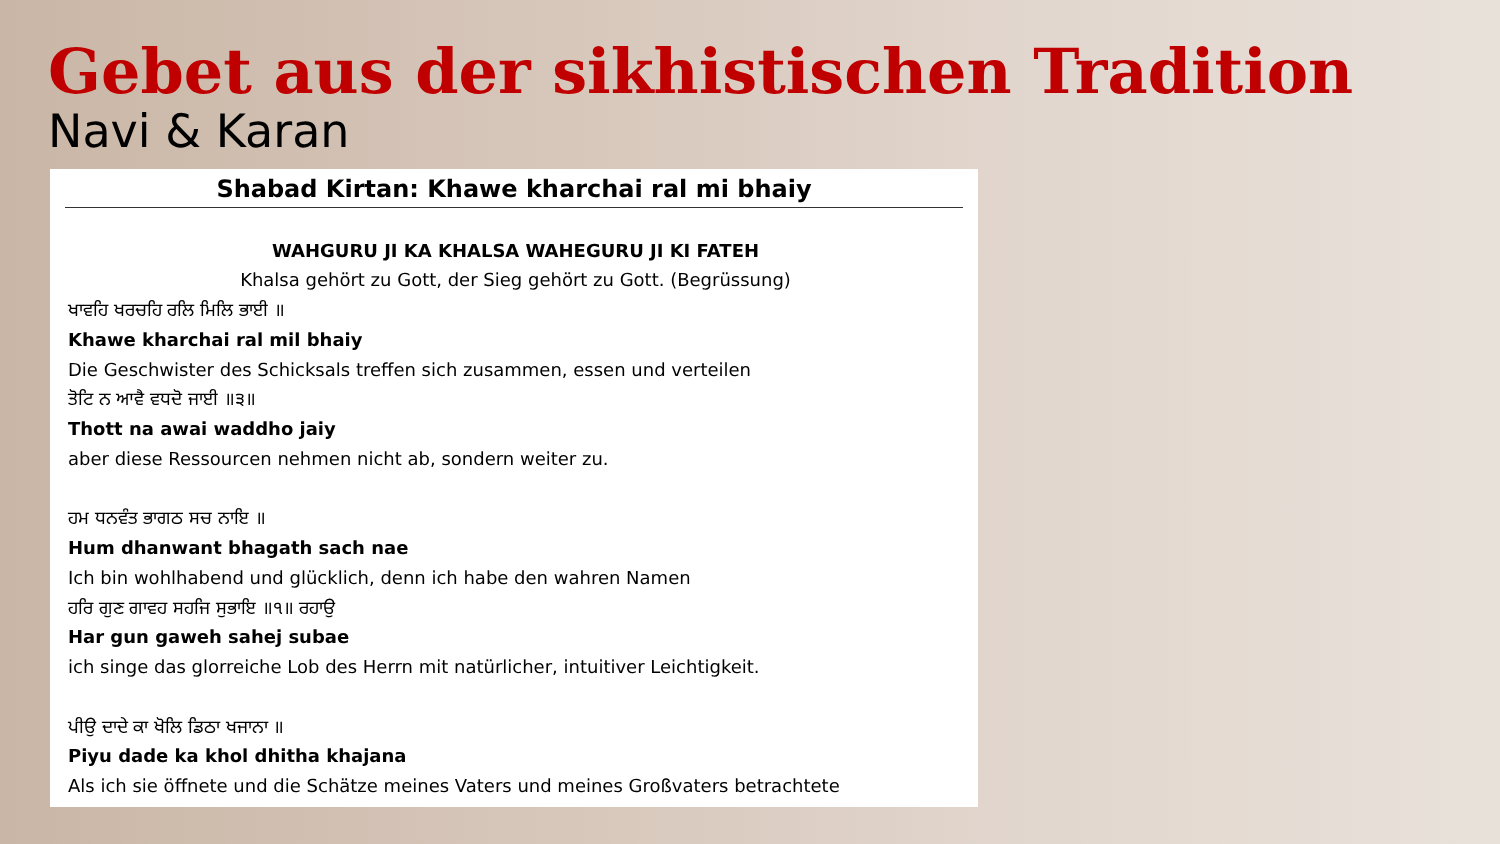Gebet aus der sikhistischen Tradition
Navi & Karan
Shabad Kirtan: Khawe kharchai ral mi bhaiy
WAHGURU JI KA KHALSA WAHEGURU JI KI FATEH
Khalsa gehört zu Gott, der Sieg gehört zu Gott. (Begrüssung)
ਖਾਵਹਿ ਖਰਚਹਿ ਰਲਿ ਮਿਲਿ ਭਾਈ ॥
Khawe kharchai ral mil bhaiy
Die Geschwister des Schicksals treffen sich zusammen, essen und verteilen
ਤੋਟਿ ਨ ਆਵੈ ਵਧਦੋ ਜਾਈ ॥੩॥
Thott na awai waddho jaiy
aber diese Ressourcen nehmen nicht ab, sondern weiter zu.
ਹਮ ਧਨਵੰਤ ਭਾਗਠ ਸਚ ਨਾਇ ॥
Hum dhanwant bhagath sach nae
Ich bin wohlhabend und glücklich, denn ich habe den wahren Namen
ਹਰਿ ਗੁਣ ਗਾਵਹ ਸਹਜਿ ਸੁਭਾਇ ॥੧॥ ਰਹਾਉ
Har gun gaweh sahej subae
ich singe das glorreiche Lob des Herrn mit natürlicher, intuitiver Leichtigkeit.
ਪੀਉ ਦਾਦੇ ਕਾ ਖੋਲਿ ਡਿਠਾ ਖਜਾਨਾ ॥
Piyu dade ka khol dhitha khajana
Als ich sie öffnete und die Schätze meines Vaters und meines Großvaters betrachtete